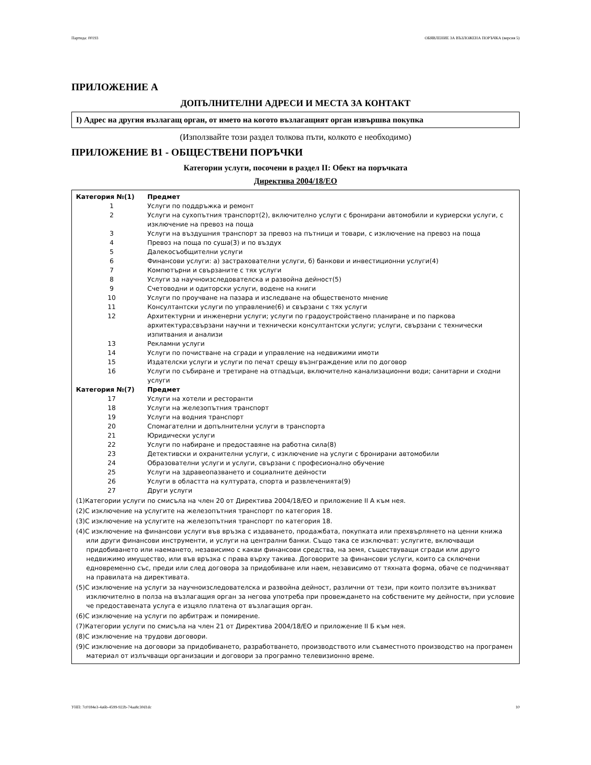Партида: 00193 ОБЯВЛЕНИЕ ЗА ВЪЗЛОЖЕНА ПОРЪЧКА (версия 5)
ПРИЛОЖЕНИЕ А
ДОПЪЛНИТЕЛНИ АДРЕСИ И МЕСТА ЗА КОНТАКТ
I) Адрес на другия възлагащ орган, от името на когото възлагащият орган извършва покупка
(Използвайте този раздел толкова пъти, колкото е необходимо)
ПРИЛОЖЕНИЕ B1 - ОБЩЕСТВЕНИ ПОРЪЧКИ
Категории услуги, посочени в раздел II: Обект на поръчката
Директива 2004/18/ЕО
| Категория №(1) | Предмет |
| --- | --- |
| 1 | Услуги по поддръжка и ремонт |
| 2 | Услуги на сухопътния транспорт(2), включително услуги с бронирани автомобили и куриерски услуги, с изключение на превоз на поща |
| 3 | Услуги на въздушния транспорт за превоз на пътници и товари, с изключение на превоз на поща |
| 4 | Превоз на поща по суша(3) и по въздух |
| 5 | Далекосъобщителни услуги |
| 6 | Финансови услуги: а) застрахователни услуги, б) банкови и инвестиционни услуги(4) |
| 7 | Компютърни и свързаните с тях услуги |
| 8 | Услуги за научноизследователска и развойна дейност(5) |
| 9 | Счетоводни и одиторски услуги, водене на книги |
| 10 | Услуги по проучване на пазара и изследване на общественото мнение |
| 11 | Консултантски услуги по управление(6) и свързани с тях услуги |
| 12 | Архитектурни и инженерни услуги; услуги по градоустройствено планиране и по паркова архитектура;свързани научни и технически консултантски услуги; услуги, свързани с технически изпитвания и анализи |
| 13 | Рекламни услуги |
| 14 | Услуги по почистване на сгради и управление на недвижими имоти |
| 15 | Издателски услуги и услуги по печат срещу възнграждение или по договор |
| 16 | Услуги по събиране и третиране на отпадъци, включително канализационни води; санитарни и сходни услуги |
| Категория №(7) | Предмет |
| 17 | Услуги на хотели и ресторанти |
| 18 | Услуги на железопътния транспорт |
| 19 | Услуги на водния транспорт |
| 20 | Спомагателни и допълнителни услуги в транспорта |
| 21 | Юридически услуги |
| 22 | Услуги по набиране и предоставяне на работна сила(8) |
| 23 | Детективски и охранителни услуги, с изключение на услуги с бронирани автомобили |
| 24 | Образователни услуги и услуги, свързани с професионално обучение |
| 25 | Услуги на здравеопазването и социалните дейности |
| 26 | Услуги в областта на културата, спорта и развлеченията(9) |
| 27 | Други услуги |
(1)Категории услуги по смисъла на член 20 от Директива 2004/18/ЕО и приложение II А към нея.
(2)С изключение на услугите на железопътния транспорт по категория 18.
(3)С изключение на услугите на железопътния транспорт по категория 18.
(4)С изключение на финансови услуги във връзка с издаването, продажбата, покупката или прехвърлянето на ценни книжа или други финансови инструменти, и услуги на централни банки. Също така се изключват: услугите, включващи придобиването или наемането, независимо с какви финансови средства, на земя, съществуващи сгради или друго недвижимо имущество, или във връзка с права върху такива. Договорите за финансови услуги, които са сключени едновременно със, преди или след договора за придобиване или наем, независимо от тяхната форма, обаче се подчиняват на правилата на директивата.
(5)С изключение на услуги за научноизследователска и развойна дейност, различни от тези, при които ползите възникват изключително в полза на възлагащия орган за негова употреба при провеждането на собствените му дейности, при условие че предоставената услуга е изцяло платена от възлагащия орган.
(6)С изключение на услуги по арбитраж и помирение.
(7)Категории услуги по смисъла на член 21 от Директива 2004/18/ЕО и приложение II Б към нея.
(8)С изключение на трудови договори.
(9)С изключение на договори за придобиването, разработването, производството или съвместното производство на програмен материал от излъчващи организации и договори за програмно телевизионно време.
УНП: 7c0184e3-4a6b-4599-922b-74aa8c30d1dc 10